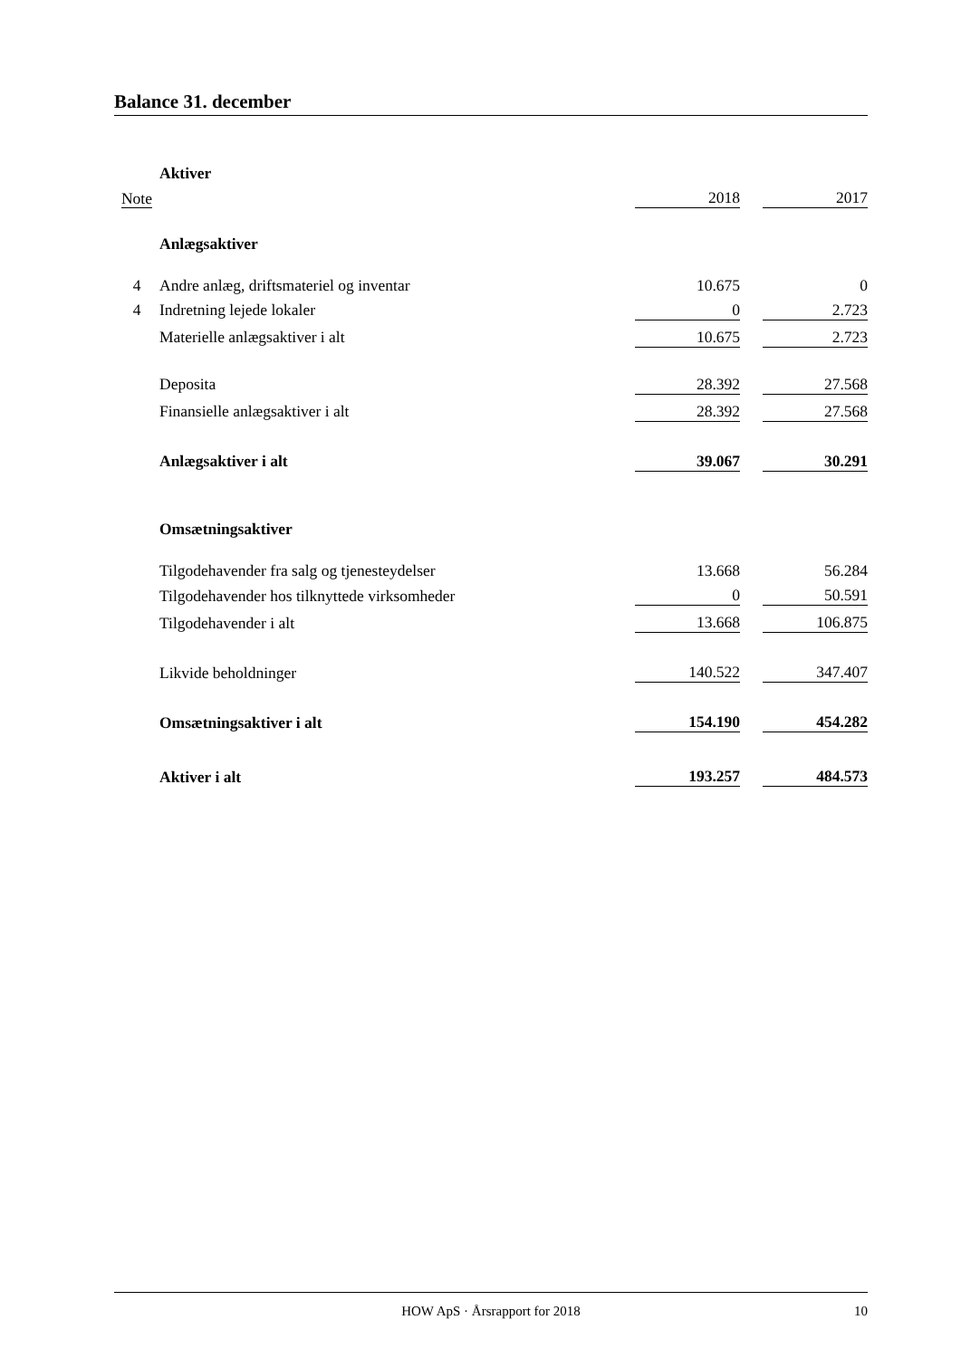Balance 31. december
| | Aktiver | | | |
| Note | | 2018 | | 2017 |
| | Anlægsaktiver | | | |
| 4 | Andre anlæg, driftsmateriel og inventar | 10.675 | | 0 |
| 4 | Indretning lejede lokaler | 0 | | 2.723 |
| | Materielle anlægsaktiver i alt | 10.675 | | 2.723 |
| | Deposita | 28.392 | | 27.568 |
| | Finansielle anlægsaktiver i alt | 28.392 | | 27.568 |
| | Anlægsaktiver i alt | 39.067 | | 30.291 |
| | Omsætningsaktiver | | | |
| | Tilgodehavender fra salg og tjenesteydelser | 13.668 | | 56.284 |
| | Tilgodehavender hos tilknyttede virksomheder | 0 | | 50.591 |
| | Tilgodehavender i alt | 13.668 | | 106.875 |
| | Likvide beholdninger | 140.522 | | 347.407 |
| | Omsætningsaktiver i alt | 154.190 | | 454.282 |
| | Aktiver i alt | 193.257 | | 484.573 |
HOW ApS · Årsrapport for 2018 10